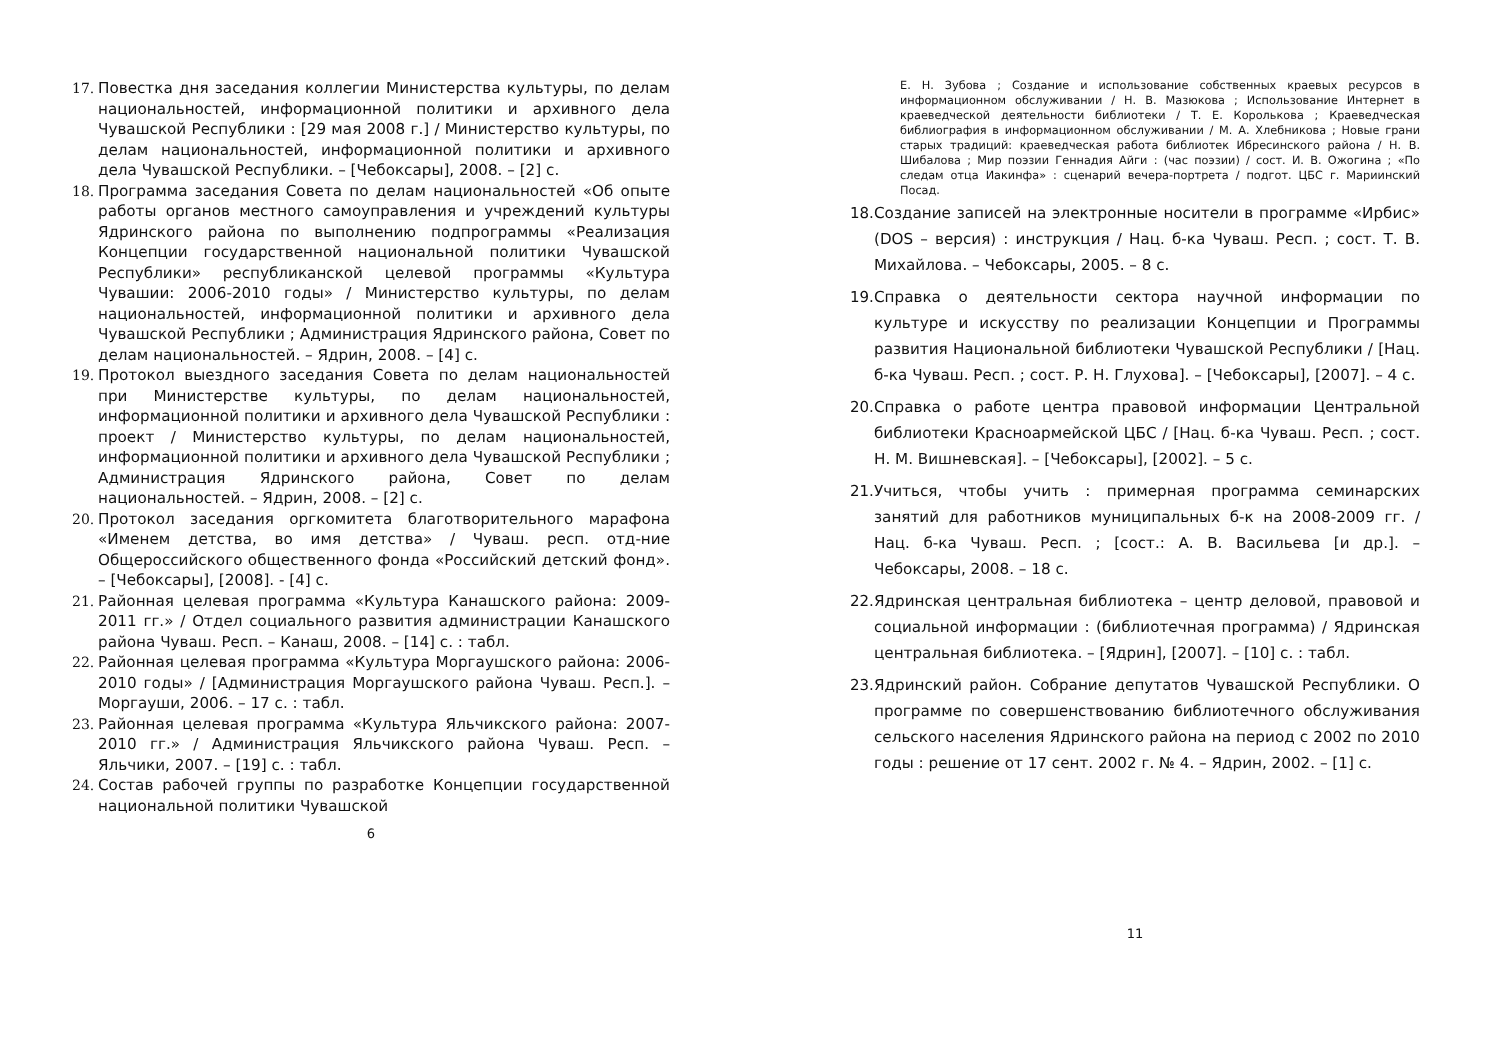17. Повестка дня заседания коллегии Министерства культуры, по делам национальностей, информационной политики и архивного дела Чувашской Республики : [29 мая 2008 г.] / Министерство культуры, по делам национальностей, информационной политики и архивного дела Чувашской Республики. – [Чебоксары], 2008. – [2] с.
18. Программа заседания Совета по делам национальностей «Об опыте работы органов местного самоуправления и учреждений культуры Ядринского района по выполнению подпрограммы «Реализация Концепции государственной национальной политики Чувашской Республики» республиканской целевой программы «Культура Чувашии: 2006-2010 годы» / Министерство культуры, по делам национальностей, информационной политики и архивного дела Чувашской Республики ; Администрация Ядринского района, Совет по делам национальностей. – Ядрин, 2008. – [4] с.
19. Протокол выездного заседания Совета по делам национальностей при Министерстве культуры, по делам национальностей, информационной политики и архивного дела Чувашской Республики : проект / Министерство культуры, по делам национальностей, информационной политики и архивного дела Чувашской Республики ; Администрация Ядринского района, Совет по делам национальностей. – Ядрин, 2008. – [2] с.
20. Протокол заседания оргкомитета благотворительного марафона «Именем детства, во имя детства» / Чуваш. респ. отд-ние Общероссийского общественного фонда «Российский детский фонд». – [Чебоксары], [2008]. - [4] с.
21. Районная целевая программа «Культура Канашского района: 2009-2011 гг.» / Отдел социального развития администрации Канашского района Чуваш. Респ. – Канаш, 2008. – [14] с. : табл.
22. Районная целевая программа «Культура Моргаушского района: 2006-2010 годы» / [Администрация Моргаушского района Чуваш. Респ.]. – Моргауши, 2006. – 17 с. : табл.
23. Районная целевая программа «Культура Яльчикского района: 2007-2010 гг.» / Администрация Яльчикского района Чуваш. Респ. – Яльчики, 2007. – [19] с. : табл.
24. Состав рабочей группы по разработке Концепции государственной национальной политики Чувашской
6
Е. Н. Зубова ; Создание и использование собственных краевых ресурсов в информационном обслуживании / Н. В. Мазюкова ; Использование Интернет в краеведческой деятельности библиотеки / Т. Е. Королькова ; Краеведческая библиография в информационном обслуживании / М. А. Хлебникова ; Новые грани старых традиций: краеведческая работа библиотек Ибресинского района / Н. В. Шибалова ; Мир поэзии Геннадия Айги : (час поэзии) / сост. И. В. Ожогина ; «По следам отца Иакинфа» : сценарий вечера-портрета / подгот. ЦБС г. Мариинский Посад.
18. Создание записей на электронные носители в программе «Ирбис» (DOS – версия) : инструкция / Нац. б-ка Чуваш. Респ. ; сост. Т. В. Михайлова. – Чебоксары, 2005. – 8 с.
19. Справка о деятельности сектора научной информации по культуре и искусству по реализации Концепции и Программы развития Национальной библиотеки Чувашской Республики / [Нац. б-ка Чуваш. Респ. ; сост. Р. Н. Глухова]. – [Чебоксары], [2007]. – 4 с.
20. Справка о работе центра правовой информации Центральной библиотеки Красноармейской ЦБС / [Нац. б-ка Чуваш. Респ. ; сост. Н. М. Вишневская]. – [Чебоксары], [2002]. – 5 с.
21. Учиться, чтобы учить : примерная программа семинарских занятий для работников муниципальных б-к на 2008-2009 гг. / Нац. б-ка Чуваш. Респ. ; [сост.: А. В. Васильева [и др.]. – Чебоксары, 2008. – 18 с.
22. Ядринская центральная библиотека – центр деловой, правовой и социальной информации : (библиотечная программа) / Ядринская центральная библиотека. – [Ядрин], [2007]. – [10] с. : табл.
23. Ядринский район. Собрание депутатов Чувашской Республики. О программе по совершенствованию библиотечного обслуживания сельского населения Ядринского района на период с 2002 по 2010 годы : решение от 17 сент. 2002 г. № 4. – Ядрин, 2002. – [1] с.
11